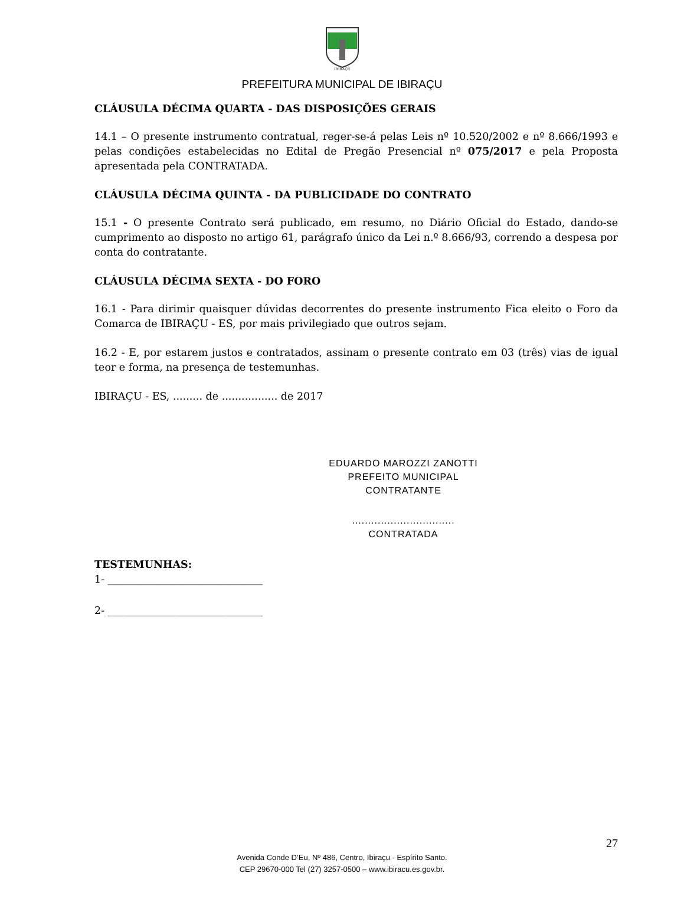IBIRAÇU
PREFEITURA MUNICIPAL DE IBIRAÇU
CLÁUSULA DÉCIMA QUARTA - DAS DISPOSIÇÕES GERAIS
14.1 – O presente instrumento contratual, reger-se-á pelas Leis nº 10.520/2002 e nº 8.666/1993 e pelas condições estabelecidas no Edital de Pregão Presencial nº 075/2017 e pela Proposta apresentada pela CONTRATADA.
CLÁUSULA DÉCIMA QUINTA - DA PUBLICIDADE DO CONTRATO
15.1 - O presente Contrato será publicado, em resumo, no Diário Oficial do Estado, dando-se cumprimento ao disposto no artigo 61, parágrafo único da Lei n.º 8.666/93, correndo a despesa por conta do contratante.
CLÁUSULA DÉCIMA SEXTA - DO FORO
16.1 - Para dirimir quaisquer dúvidas decorrentes do presente instrumento Fica eleito o Foro da Comarca de IBIRAÇU - ES, por mais privilegiado que outros sejam.
16.2 - E, por estarem justos e contratados, assinam o presente contrato em 03 (três) vias de igual teor e forma, na presença de testemunhas.
IBIRAÇU - ES, ......... de ................. de 2017
EDUARDO MAROZZI ZANOTTI
PREFEITO MUNICIPAL
CONTRATANTE
................................
CONTRATADA
TESTEMUNHAS:
1- ______________________________
2- ______________________________
27
Avenida Conde D’Eu, Nº 486, Centro, Ibiraçu - Espírito Santo.
CEP 29670-000 Tel (27) 3257-0500 – www.ibiracu.es.gov.br.